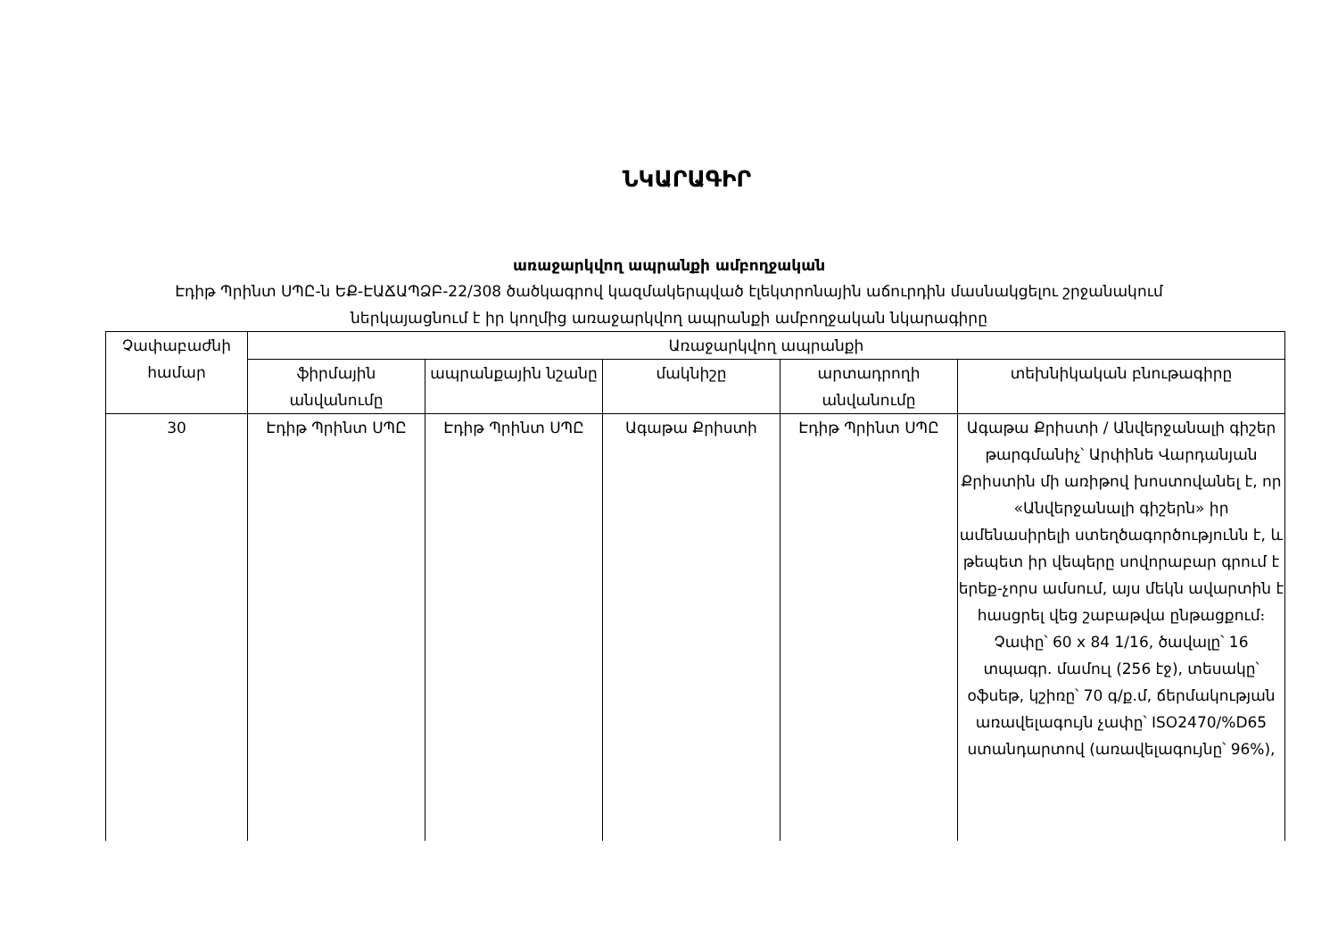ՆԿԱՐԱԳԻՐ
առաջարկվող ապրանքի ամբողջական
Էդիթ Պրինտ ՍՊԸ-ն ԵՔ-ԷԱՃԱՊՁԲ-22/308 ծածկագրով կազմակերպված էլեկտրոնային աճուրդին մասնակցելու շրջանակում
ներկայացնում է իր կողմից առաջարկվող ապրանքի ամբողջական նկարագիրը
| Չափաբաժնի համար | Առաջարկվող ապրանքի | | | | |
| --- | --- | --- | --- | --- | --- |
| | ֆիրմային անվանումը | ապրանքային նշանը | մակնիշը | արտադրողի անվանումը | տեխնիկական բնութագիրը |
| 30 | Էդիթ Պրինտ ՍՊԸ | Էդիթ Պրինտ ՍՊԸ | Ագաթա Քրիստի | Էդիթ Պրինտ ՍՊԸ | Ագաթա Քրիստի / Անվերջանալի գիշեր թարգմանիչ՝ Արփինե Վարդանյան Քրիստին մի առիթով խոստովանել է, որ «Անվերջանալի գիշերն» իր ամենասիրելի ստեղծագործությունն է, և թեպետ իր վեպերը սովորաբար գրում է երեք-չորս ամսում, այս մեկն ավարտին է հասցրել վեց շաբաթվա ընթացքում։ Չափը՝ 60 x 84 1/16, ծավալը՝ 16 տպագր. մամուլ (256 էջ), տեսակը՝ օֆսեթ, կշիռը՝ 70 գ/ք.մ, ճերմակության առավելագույն չափը՝ ISO2470/%D65 ստանդարտով (առավելագույնը՝ 96%), |